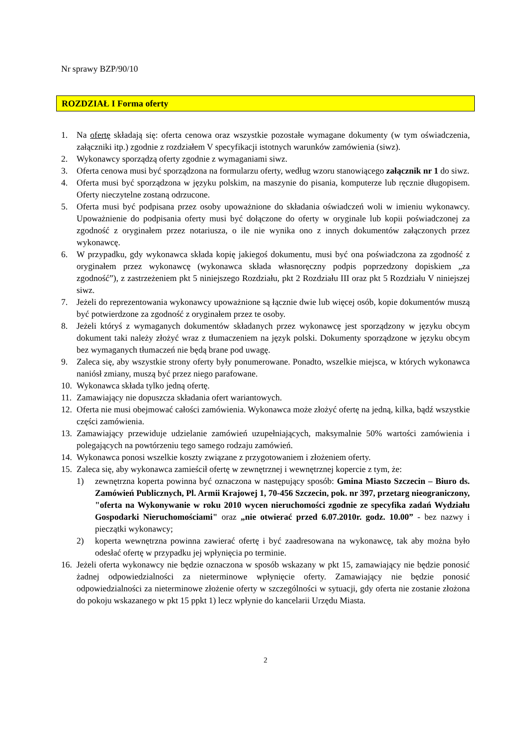Nr sprawy BZP/90/10
ROZDZIAŁ I Forma oferty
1. Na ofertę składają się: oferta cenowa oraz wszystkie pozostałe wymagane dokumenty (w tym oświadczenia, załączniki itp.) zgodnie z rozdziałem V specyfikacji istotnych warunków zamówienia (siwz).
2. Wykonawcy sporządzą oferty zgodnie z wymaganiami siwz.
3. Oferta cenowa musi być sporządzona na formularzu oferty, według wzoru stanowiącego załącznik nr 1 do siwz.
4. Oferta musi być sporządzona w języku polskim, na maszynie do pisania, komputerze lub ręcznie długopisem. Oferty nieczytelne zostaną odrzucone.
5. Oferta musi być podpisana przez osoby upoważnione do składania oświadczeń woli w imieniu wykonawcy. Upoważnienie do podpisania oferty musi być dołączone do oferty w oryginale lub kopii poświadczonej za zgodność z oryginałem przez notariusza, o ile nie wynika ono z innych dokumentów załączonych przez wykonawcę.
6. W przypadku, gdy wykonawca składa kopię jakiegoś dokumentu, musi być ona poświadczona za zgodność z oryginałem przez wykonawcę (wykonawca składa własnoręczny podpis poprzedzony dopiskiem „za zgodność”), z zastrzeżeniem pkt 5 niniejszego Rozdziału, pkt 2 Rozdziału III oraz pkt 5 Rozdziału V niniejszej siwz.
7. Jeżeli do reprezentowania wykonawcy upoważnione są łącznie dwie lub więcej osób, kopie dokumentów muszą być potwierdzone za zgodność z oryginałem przez te osoby.
8. Jeżeli któryś z wymaganych dokumentów składanych przez wykonawcę jest sporządzony w języku obcym dokument taki należy złożyć wraz z tłumaczeniem na język polski. Dokumenty sporządzone w języku obcym bez wymaganych tłumaczeń nie będą brane pod uwagę.
9. Zaleca się, aby wszystkie strony oferty były ponumerowane. Ponadto, wszelkie miejsca, w których wykonawca naniósł zmiany, muszą być przez niego parafowane.
10. Wykonawca składa tylko jedną ofertę.
11. Zamawiający nie dopuszcza składania ofert wariantowych.
12. Oferta nie musi obejmować całości zamówienia. Wykonawca może złożyć ofertę na jedną, kilka, bądź wszystkie części zamówienia.
13. Zamawiający przewiduje udzielanie zamówień uzupełniających, maksymalnie 50% wartości zamówienia i polegających na powtórzeniu tego samego rodzaju zamówień.
14. Wykonawca ponosi wszelkie koszty związane z przygotowaniem i złożeniem oferty.
15. Zaleca się, aby wykonawca zamieścił ofertę w zewnętrznej i wewnętrznej kopercie z tym, że:
1) zewnętrzna koperta powinna być oznaczona w następujący sposób: Gmina Miasto Szczecin – Biuro ds. Zamówień Publicznych, Pl. Armii Krajowej 1, 70-456 Szczecin, pok. nr 397, przetarg nieograniczony, "oferta na Wykonywanie w roku 2010 wycen nieruchomości zgodnie ze specyfika zadań Wydziału Gospodarki Nieruchomościami" oraz „nie otwierać przed 6.07.2010r. godz. 10.00” - bez nazwy i pieczątki wykonawcy;
2) koperta wewnętrzna powinna zawierać ofertę i być zaadresowana na wykonawcę, tak aby można było odesłać ofertę w przypadku jej wpłynięcia po terminie.
16. Jeżeli oferta wykonawcy nie będzie oznaczona w sposób wskazany w pkt 15, zamawiający nie będzie ponosić żadnej odpowiedzialności za nieterminowe wpłynięcie oferty. Zamawiający nie będzie ponosić odpowiedzialności za nieterminowe złożenie oferty w szczególności w sytuacji, gdy oferta nie zostanie złożona do pokoju wskazanego w pkt 15 ppkt 1) lecz wpłynie do kancelarii Urzędu Miasta.
2